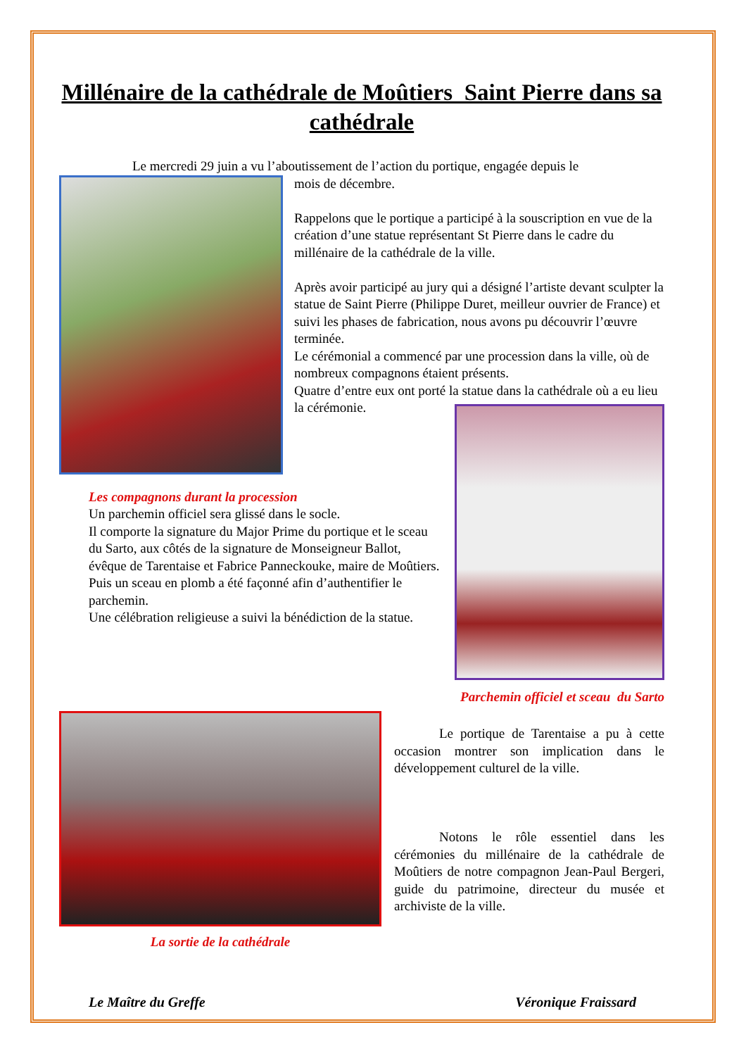Millénaire de la cathédrale de Moûtiers Saint Pierre dans sa cathédrale
Le mercredi 29 juin a vu l’aboutissement de l’action du portique, engagée depuis le
mois de décembre.
Rappelons que le portique a participé à la souscription en vue de la création d’une statue représentant St Pierre dans le cadre du millénaire de la cathédrale de la ville.
Après avoir participé au jury qui a désigné l’artiste devant sculpter la statue de Saint Pierre (Philippe Duret, meilleur ouvrier de France) et suivi les phases de fabrication, nous avons pu découvrir l’œuvre terminée.
Le cérémonial a commencé par une procession dans la ville, où de nombreux compagnons étaient présents.
Quatre d’entre eux ont porté la statue dans la cathédrale où a eu lieu la cérémonie.
Les compagnons durant la procession
Un parchemin officiel sera glissé dans le socle.
Il comporte la signature du Major Prime du portique et le sceau du Sarto, aux côtés de la signature de Monseigneur Ballot, évêque de Tarentaise et Fabrice Panneckouke, maire de Moûtiers.
Puis un sceau en plomb a été façonné afin d’authentifier le parchemin.
Une célébration religieuse a suivi la bénédiction de la statue.
Parchemin officiel et sceau du Sarto
La sortie de la cathédrale
Le portique de Tarentaise a pu à cette occasion montrer son implication dans le développement culturel de la ville.
Notons le rôle essentiel dans les cérémonies du millénaire de la cathédrale de Moûtiers de notre compagnon Jean-Paul Bergeri, guide du patrimoine, directeur du musée et archiviste de la ville.
Le Maître du Greffe Véronique Fraissard